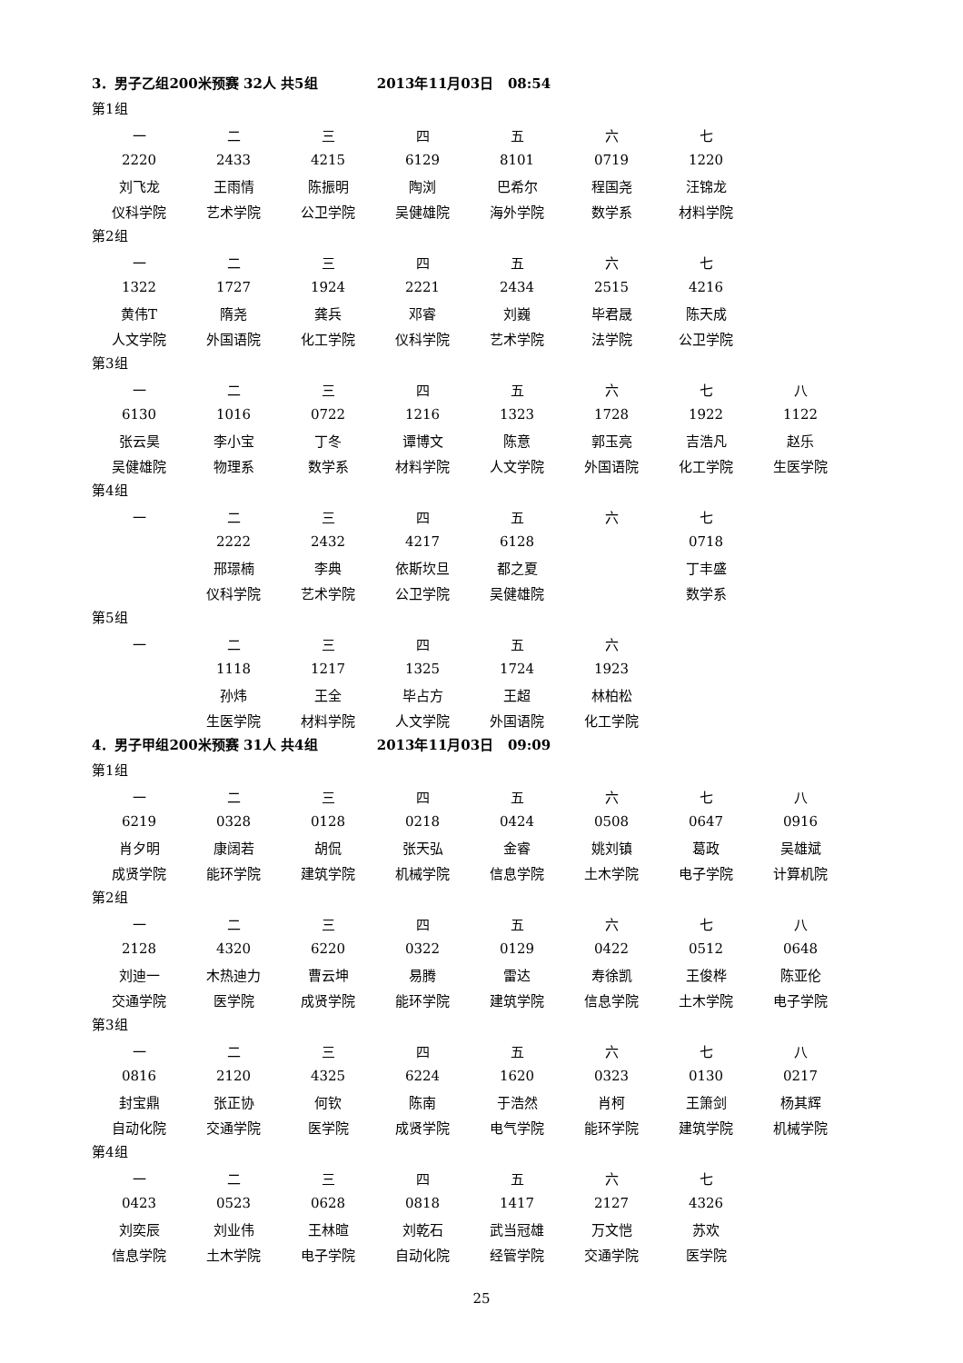3．男子乙组200米预赛 32人 共5组 2013年11月03日 08:54
第1组
| 一 | 二 | 三 | 四 | 五 | 六 | 七 | |
| 2220 | 2433 | 4215 | 6129 | 8101 | 0719 | 1220 | |
| 刘飞龙 | 王雨情 | 陈振明 | 陶浏 | 巴希尔 | 程国尧 | 汪锦龙 | |
| 仪科学院 | 艺术学院 | 公卫学院 | 吴健雄院 | 海外学院 | 数学系 | 材料学院 | |
第2组
| 一 | 二 | 三 | 四 | 五 | 六 | 七 | |
| 1322 | 1727 | 1924 | 2221 | 2434 | 2515 | 4216 | |
| 黄伟T | 隋尧 | 龚兵 | 邓睿 | 刘巍 | 毕君晟 | 陈天成 | |
| 人文学院 | 外国语院 | 化工学院 | 仪科学院 | 艺术学院 | 法学院 | 公卫学院 | |
第3组
| 一 | 二 | 三 | 四 | 五 | 六 | 七 | 八 |
| 6130 | 1016 | 0722 | 1216 | 1323 | 1728 | 1922 | 1122 |
| 张云昊 | 李小宝 | 丁冬 | 谭博文 | 陈意 | 郭玉亮 | 吉浩凡 | 赵乐 |
| 吴健雄院 | 物理系 | 数学系 | 材料学院 | 人文学院 | 外国语院 | 化工学院 | 生医学院 |
第4组
| 一 | 二 | 三 | 四 | 五 | 六 | 七 | |
| | 2222 | 2432 | 4217 | 6128 | | 0718 | |
| | 邢璟楠 | 李典 | 依斯坎旦 | 都之夏 | | 丁丰盛 | |
| | 仪科学院 | 艺术学院 | 公卫学院 | 吴健雄院 | | 数学系 | |
第5组
| 一 | 二 | 三 | 四 | 五 | 六 | | |
| | 1118 | 1217 | 1325 | 1724 | 1923 | | |
| | 孙炜 | 王全 | 毕占方 | 王超 | 林柏松 | | |
| | 生医学院 | 材料学院 | 人文学院 | 外国语院 | 化工学院 | | |
4．男子甲组200米预赛 31人 共4组 2013年11月03日 09:09
第1组
| 一 | 二 | 三 | 四 | 五 | 六 | 七 | 八 |
| 6219 | 0328 | 0128 | 0218 | 0424 | 0508 | 0647 | 0916 |
| 肖夕明 | 康阔若 | 胡侃 | 张天弘 | 金睿 | 姚刘镇 | 葛政 | 吴雄斌 |
| 成贤学院 | 能环学院 | 建筑学院 | 机械学院 | 信息学院 | 土木学院 | 电子学院 | 计算机院 |
第2组
| 一 | 二 | 三 | 四 | 五 | 六 | 七 | 八 |
| 2128 | 4320 | 6220 | 0322 | 0129 | 0422 | 0512 | 0648 |
| 刘迪一 | 木热迪力 | 曹云坤 | 易腾 | 雷达 | 寿徐凯 | 王俊桦 | 陈亚伦 |
| 交通学院 | 医学院 | 成贤学院 | 能环学院 | 建筑学院 | 信息学院 | 土木学院 | 电子学院 |
第3组
| 一 | 二 | 三 | 四 | 五 | 六 | 七 | 八 |
| 0816 | 2120 | 4325 | 6224 | 1620 | 0323 | 0130 | 0217 |
| 封宝鼎 | 张正协 | 何钦 | 陈南 | 于浩然 | 肖柯 | 王箫剑 | 杨其辉 |
| 自动化院 | 交通学院 | 医学院 | 成贤学院 | 电气学院 | 能环学院 | 建筑学院 | 机械学院 |
第4组
| 一 | 二 | 三 | 四 | 五 | 六 | 七 | |
| 0423 | 0523 | 0628 | 0818 | 1417 | 2127 | 4326 | |
| 刘奕辰 | 刘业伟 | 王林暄 | 刘乾石 | 武当冠雄 | 万文恺 | 苏欢 | |
| 信息学院 | 土木学院 | 电子学院 | 自动化院 | 经管学院 | 交通学院 | 医学院 | |
25